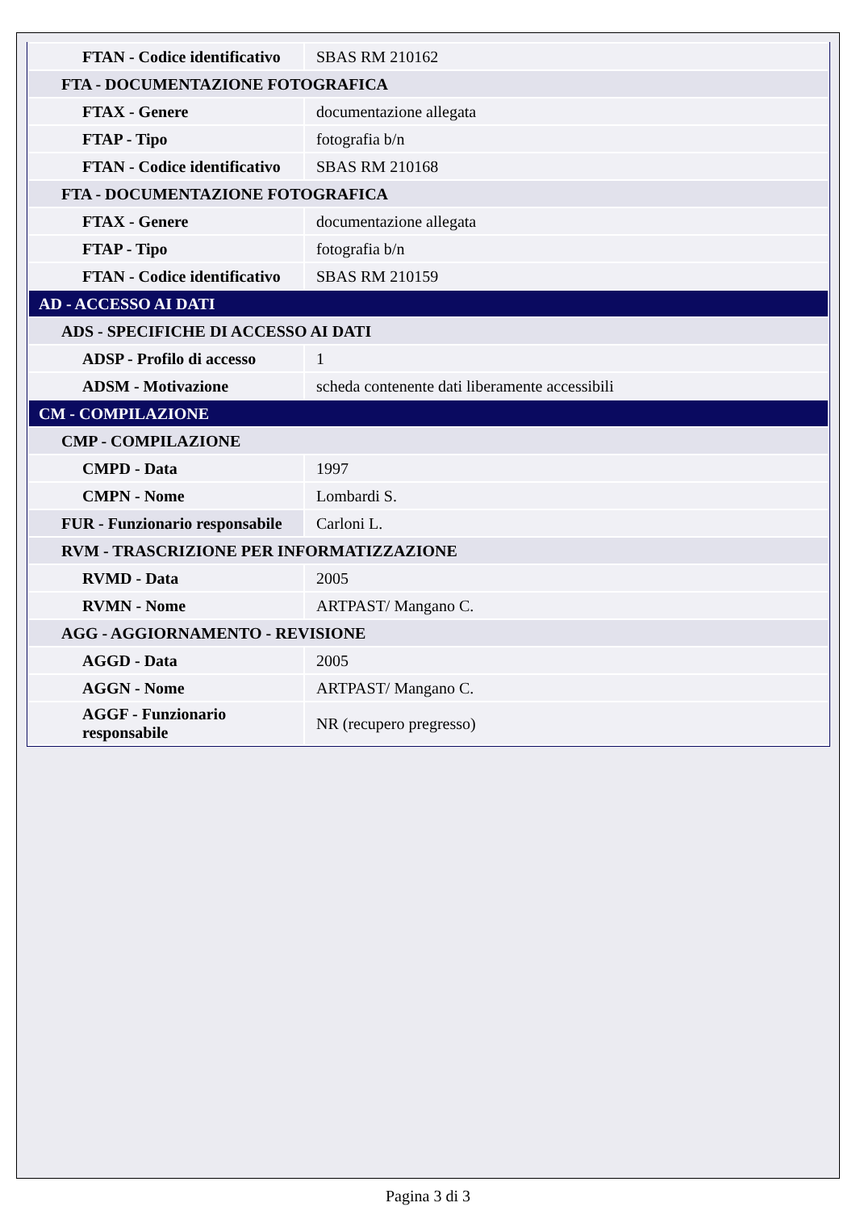| FTAN - Codice identificativo | SBAS RM 210162 |
| FTA - DOCUMENTAZIONE FOTOGRAFICA | |
| FTAX - Genere | documentazione allegata |
| FTAP - Tipo | fotografia b/n |
| FTAN - Codice identificativo | SBAS RM 210168 |
| FTA - DOCUMENTAZIONE FOTOGRAFICA | |
| FTAX - Genere | documentazione allegata |
| FTAP - Tipo | fotografia b/n |
| FTAN - Codice identificativo | SBAS RM 210159 |
| AD - ACCESSO AI DATI | |
| ADS - SPECIFICHE DI ACCESSO AI DATI | |
| ADSP - Profilo di accesso | 1 |
| ADSM - Motivazione | scheda contenente dati liberamente accessibili |
| CM - COMPILAZIONE | |
| CMP - COMPILAZIONE | |
| CMPD - Data | 1997 |
| CMPN - Nome | Lombardi S. |
| FUR - Funzionario responsabile | Carloni L. |
| RVM - TRASCRIZIONE PER INFORMATIZZAZIONE | |
| RVMD - Data | 2005 |
| RVMN - Nome | ARTPAST/ Mangano C. |
| AGG - AGGIORNAMENTO - REVISIONE | |
| AGGD - Data | 2005 |
| AGGN - Nome | ARTPAST/ Mangano C. |
| AGGF - Funzionario responsabile | NR (recupero pregresso) |
Pagina 3 di 3